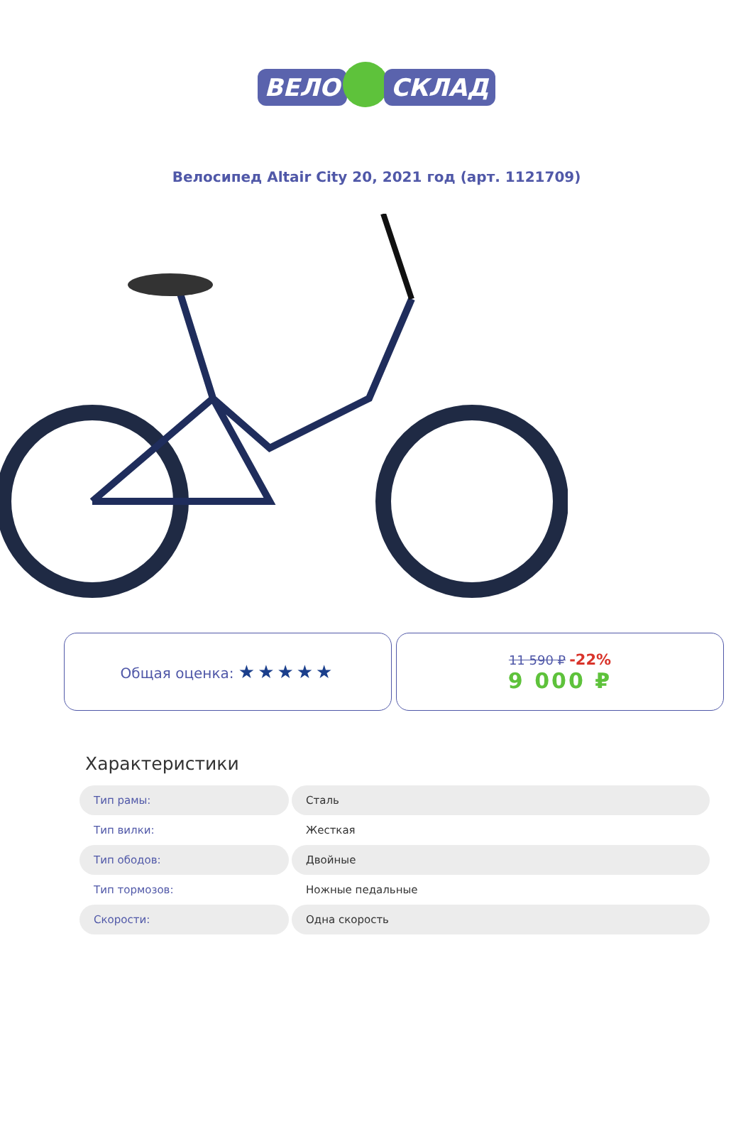ВЕЛО СКЛАД
Велосипед Altair City 20, 2021 год (арт. 1121709)
Общая оценка: ★★★★★
11 590 ₽ -22%
9 000 ₽
Характеристики
| Тип рамы: | Сталь |
| Тип вилки: | Жесткая |
| Тип ободов: | Двойные |
| Тип тормозов: | Ножные педальные |
| Скорости: | Одна скорость |